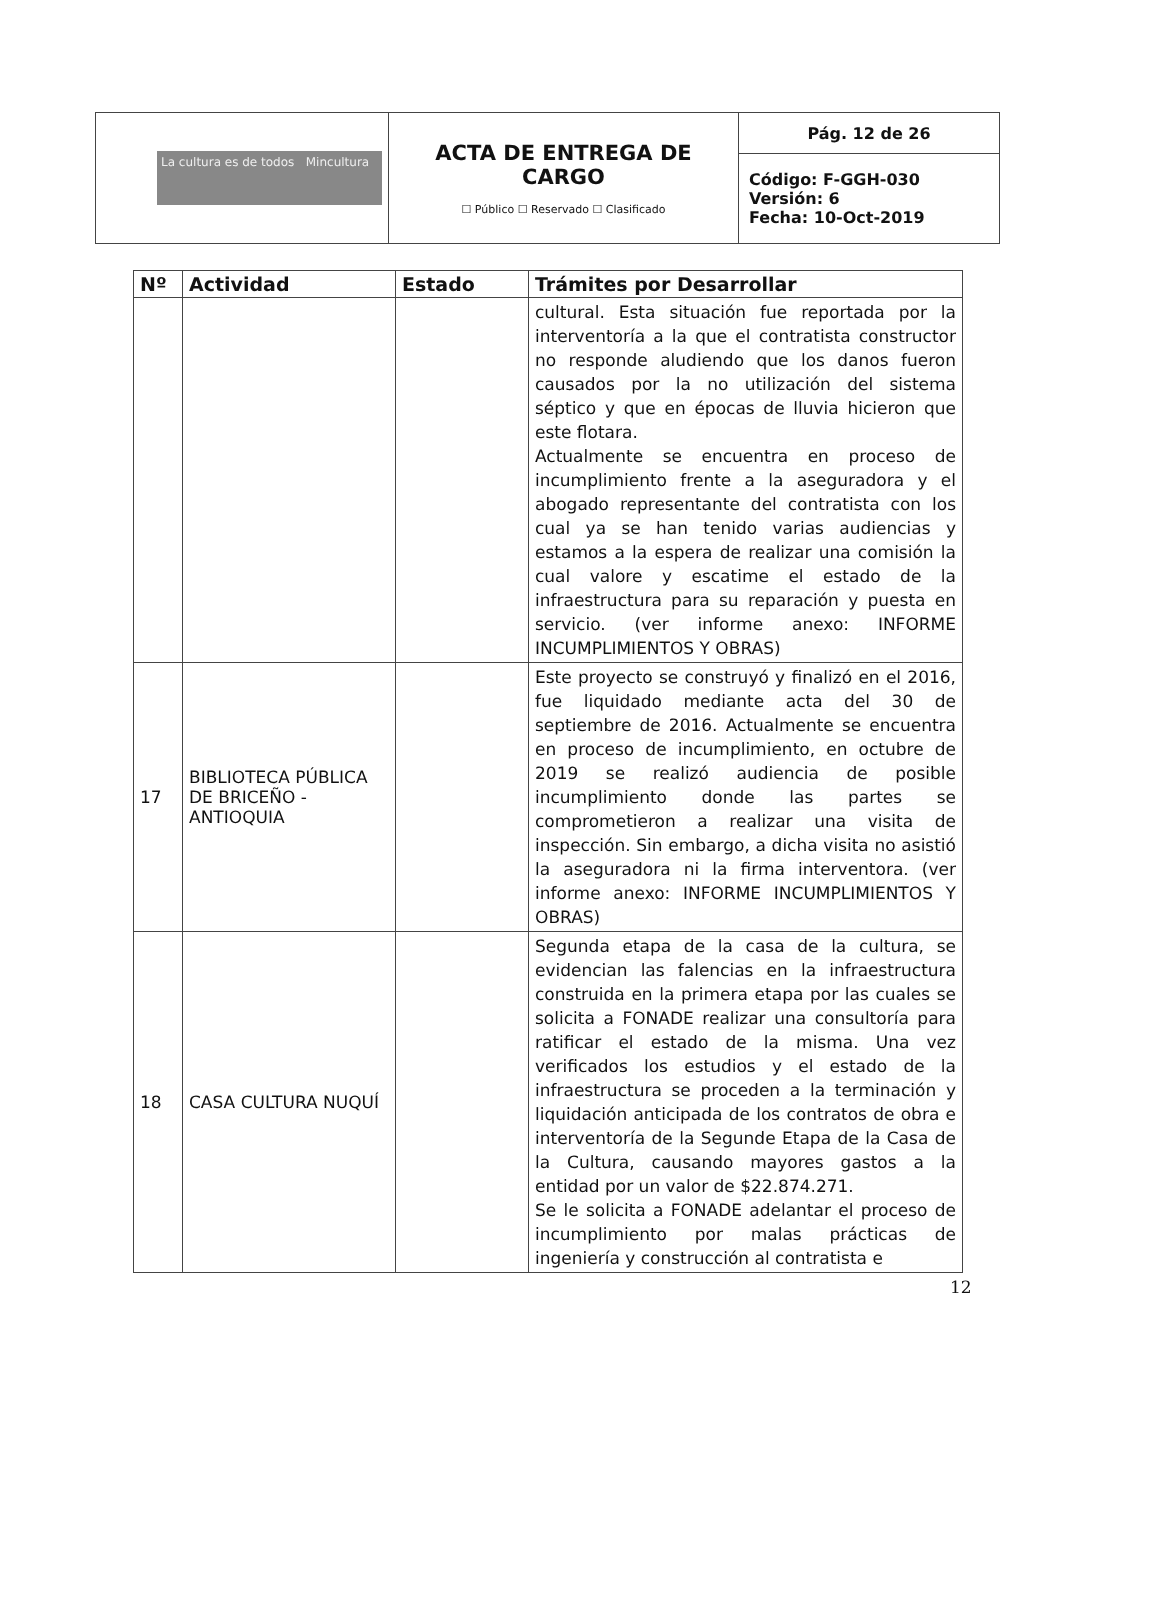| La cultura es de todos Mincultura | ACTA DE ENTREGA DE CARGO ☐ Público ☐ Reservado ☐ Clasificado | Pág. 12 de 26 |
| | | Código: F-GGH-030 Versión: 6 Fecha: 10-Oct-2019 |
| Nº | Actividad | Estado | Trámites por Desarrollar |
| --- | --- | --- | --- |
| | | | cultural. Esta situación fue reportada por la interventoría a la que el contratista constructor no responde aludiendo que los danos fueron causados por la no utilización del sistema séptico y que en épocas de lluvia hicieron que este flotara. Actualmente se encuentra en proceso de incumplimiento frente a la aseguradora y el abogado representante del contratista con los cual ya se han tenido varias audiencias y estamos a la espera de realizar una comisión la cual valore y escatime el estado de la infraestructura para su reparación y puesta en servicio. (ver informe anexo: INFORME INCUMPLIMIENTOS Y OBRAS) |
| 17 | BIBLIOTECA PÚBLICA DE BRICEÑO - ANTIOQUIA | | Este proyecto se construyó y finalizó en el 2016, fue liquidado mediante acta del 30 de septiembre de 2016. Actualmente se encuentra en proceso de incumplimiento, en octubre de 2019 se realizó audiencia de posible incumplimiento donde las partes se comprometieron a realizar una visita de inspección. Sin embargo, a dicha visita no asistió la aseguradora ni la firma interventora. (ver informe anexo: INFORME INCUMPLIMIENTOS Y OBRAS) |
| 18 | CASA CULTURA NUQUÍ | | Segunda etapa de la casa de la cultura, se evidencian las falencias en la infraestructura construida en la primera etapa por las cuales se solicita a FONADE realizar una consultoría para ratificar el estado de la misma. Una vez verificados los estudios y el estado de la infraestructura se proceden a la terminación y liquidación anticipada de los contratos de obra e interventoría de la Segunde Etapa de la Casa de la Cultura, causando mayores gastos a la entidad por un valor de $22.874.271. Se le solicita a FONADE adelantar el proceso de incumplimiento por malas prácticas de ingeniería y construcción al contratista e |
12